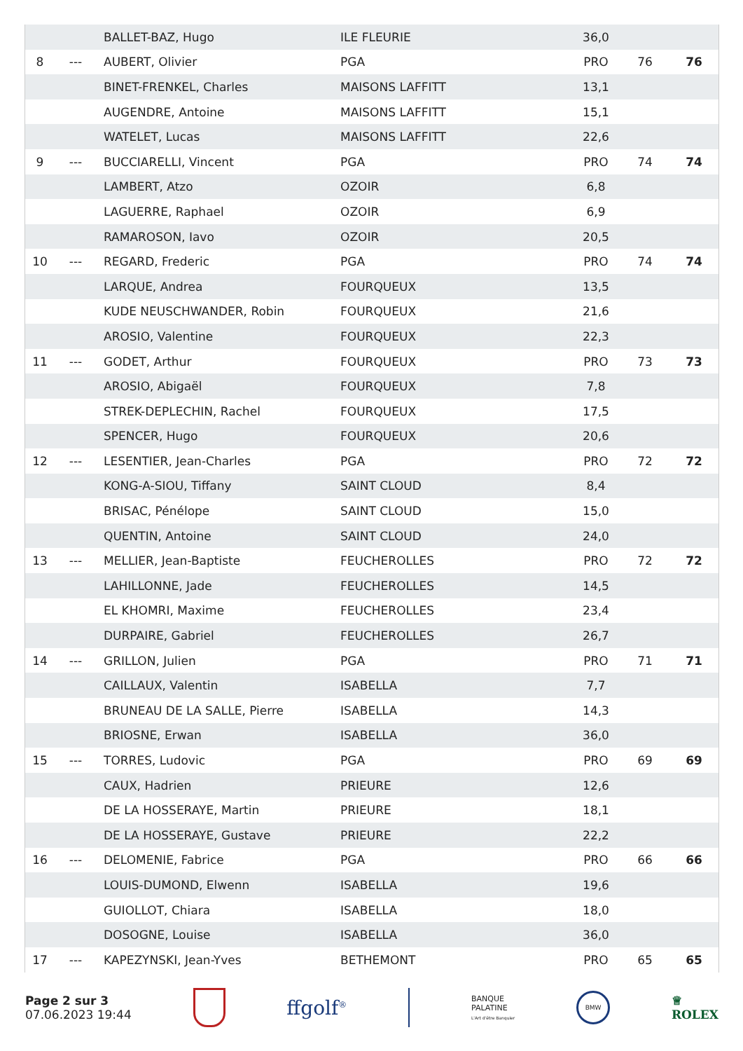| | | BALLET-BAZ, Hugo | ILE FLEURIE | 36,0 | | |
| 8 | --- | AUBERT, Olivier | PGA | PRO | 76 | 76 |
| | | BINET-FRENKEL, Charles | MAISONS LAFFITT | 13,1 | | |
| | | AUGENDRE, Antoine | MAISONS LAFFITT | 15,1 | | |
| | | WATELET, Lucas | MAISONS LAFFITT | 22,6 | | |
| 9 | --- | BUCCIARELLI, Vincent | PGA | PRO | 74 | 74 |
| | | LAMBERT, Atzo | OZOIR | 6,8 | | |
| | | LAGUERRE, Raphael | OZOIR | 6,9 | | |
| | | RAMAROSON, Iavo | OZOIR | 20,5 | | |
| 10 | --- | REGARD, Frederic | PGA | PRO | 74 | 74 |
| | | LARQUE, Andrea | FOURQUEUX | 13,5 | | |
| | | KUDE NEUSCHWANDER, Robin | FOURQUEUX | 21,6 | | |
| | | AROSIO, Valentine | FOURQUEUX | 22,3 | | |
| 11 | --- | GODET, Arthur | FOURQUEUX | PRO | 73 | 73 |
| | | AROSIO, Abigaël | FOURQUEUX | 7,8 | | |
| | | STREK-DEPLECHIN, Rachel | FOURQUEUX | 17,5 | | |
| | | SPENCER, Hugo | FOURQUEUX | 20,6 | | |
| 12 | --- | LESENTIER, Jean-Charles | PGA | PRO | 72 | 72 |
| | | KONG-A-SIOU, Tiffany | SAINT CLOUD | 8,4 | | |
| | | BRISAC, Pénélope | SAINT CLOUD | 15,0 | | |
| | | QUENTIN, Antoine | SAINT CLOUD | 24,0 | | |
| 13 | --- | MELLIER, Jean-Baptiste | FEUCHEROLLES | PRO | 72 | 72 |
| | | LAHILLONNE, Jade | FEUCHEROLLES | 14,5 | | |
| | | EL KHOMRI, Maxime | FEUCHEROLLES | 23,4 | | |
| | | DURPAIRE, Gabriel | FEUCHEROLLES | 26,7 | | |
| 14 | --- | GRILLON, Julien | PGA | PRO | 71 | 71 |
| | | CAILLAUX, Valentin | ISABELLA | 7,7 | | |
| | | BRUNEAU DE LA SALLE, Pierre | ISABELLA | 14,3 | | |
| | | BRIOSNE, Erwan | ISABELLA | 36,0 | | |
| 15 | --- | TORRES, Ludovic | PGA | PRO | 69 | 69 |
| | | CAUX, Hadrien | PRIEURE | 12,6 | | |
| | | DE LA HOSSERAYE, Martin | PRIEURE | 18,1 | | |
| | | DE LA HOSSERAYE, Gustave | PRIEURE | 22,2 | | |
| 16 | --- | DELOMENIE, Fabrice | PGA | PRO | 66 | 66 |
| | | LOUIS-DUMOND, Elwenn | ISABELLA | 19,6 | | |
| | | GUIOLLOT, Chiara | ISABELLA | 18,0 | | |
| | | DOSOGNE, Louise | ISABELLA | 36,0 | | |
| 17 | --- | KAPEZYNSKI, Jean-Yves | BETHEMONT | PRO | 65 | 65 |
Page 2 sur 3
07.06.2023 19:44
ffgolf<sup>®</sup>
BANQUE
PALATINE
L'Art d'être Banquier
BMW
♕
ROLEX